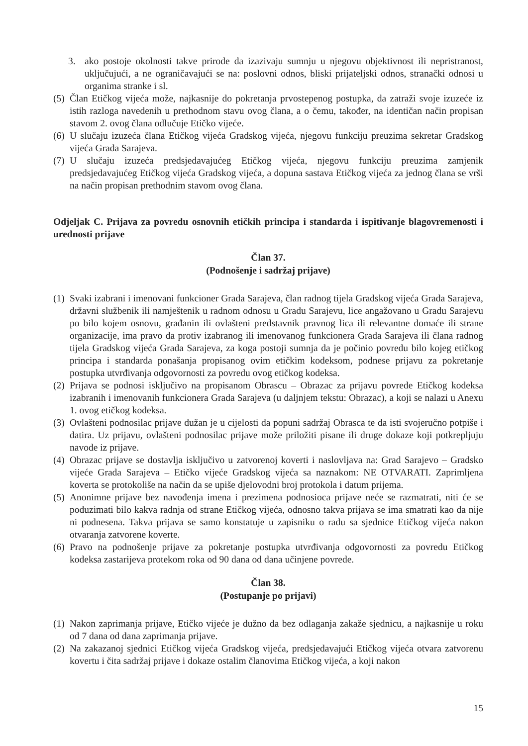3. ako postoje okolnosti takve prirode da izazivaju sumnju u njegovu objektivnost ili nepristranost, uključujući, a ne ograničavajući se na: poslovni odnos, bliski prijateljski odnos, stranački odnosi u organima stranke i sl.
(5) Član Etičkog vijeća može, najkasnije do pokretanja prvostepenog postupka, da zatraži svoje izuzeće iz istih razloga navedenih u prethodnom stavu ovog člana, a o čemu, također, na identičan način propisan stavom 2. ovog člana odlučuje Etičko vijeće.
(6) U slučaju izuzeća člana Etičkog vijeća Gradskog vijeća, njegovu funkciju preuzima sekretar Gradskog vijeća Grada Sarajeva.
(7) U slučaju izuzeća predsjedavajućeg Etičkog vijeća, njegovu funkciju preuzima zamjenik predsjedavajućeg Etičkog vijeća Gradskog vijeća, a dopuna sastava Etičkog vijeća za jednog člana se vrši na način propisan prethodnim stavom ovog člana.
Odjeljak C. Prijava za povredu osnovnih etičkih principa i standarda i ispitivanje blagovremenosti i urednosti prijave
Član 37.
(Podnošenje i sadržaj prijave)
(1) Svaki izabrani i imenovani funkcioner Grada Sarajeva, član radnog tijela Gradskog vijeća Grada Sarajeva, državni službenik ili namještenik u radnom odnosu u Gradu Sarajevu, lice angažovano u Gradu Sarajevu po bilo kojem osnovu, građanin ili ovlašteni predstavnik pravnog lica ili relevantne domaće ili strane organizacije, ima pravo da protiv izabranog ili imenovanog funkcionera Grada Sarajeva ili člana radnog tijela Gradskog vijeća Grada Sarajeva, za koga postoji sumnja da je počinio povredu bilo kojeg etičkog principa i standarda ponašanja propisanog ovim etičkim kodeksom, podnese prijavu za pokretanje postupka utvrđivanja odgovornosti za povredu ovog etičkog kodeksa.
(2) Prijava se podnosi isključivo na propisanom Obrascu – Obrazac za prijavu povrede Etičkog kodeksa izabranih i imenovanih funkcionera Grada Sarajeva (u daljnjem tekstu: Obrazac), a koji se nalazi u Anexu 1. ovog etičkog kodeksa.
(3) Ovlašteni podnosilac prijave dužan je u cijelosti da popuni sadržaj Obrasca te da isti svojeručno potpiše i datira. Uz prijavu, ovlašteni podnosilac prijave može priložiti pisane ili druge dokaze koji potkrepljuju navode iz prijave.
(4) Obrazac prijave se dostavlja isključivo u zatvorenoj koverti i naslovljava na: Grad Sarajevo – Gradsko vijeće Grada Sarajeva – Etičko vijeće Gradskog vijeća sa naznakom: NE OTVARATI. Zaprimljena koverta se protokoliše na način da se upiše djelovodni broj protokola i datum prijema.
(5) Anonimne prijave bez navođenja imena i prezimena podnosioca prijave neće se razmatrati, niti će se poduzimati bilo kakva radnja od strane Etičkog vijeća, odnosno takva prijava se ima smatrati kao da nije ni podnesena. Takva prijava se samo konstatuje u zapisniku o radu sa sjednice Etičkog vijeća nakon otvaranja zatvorene koverte.
(6) Pravo na podnošenje prijave za pokretanje postupka utvrđivanja odgovornosti za povredu Etičkog kodeksa zastarijeva protekom roka od 90 dana od dana učinjene povrede.
Član 38.
(Postupanje po prijavi)
(1) Nakon zaprimanja prijave, Etičko vijeće je dužno da bez odlaganja zakaže sjednicu, a najkasnije u roku od 7 dana od dana zaprimanja prijave.
(2) Na zakazanoj sjednici Etičkog vijeća Gradskog vijeća, predsjedavajući Etičkog vijeća otvara zatvorenu kovertu i čita sadržaj prijave i dokaze ostalim članovima Etičkog vijeća, a koji nakon
15